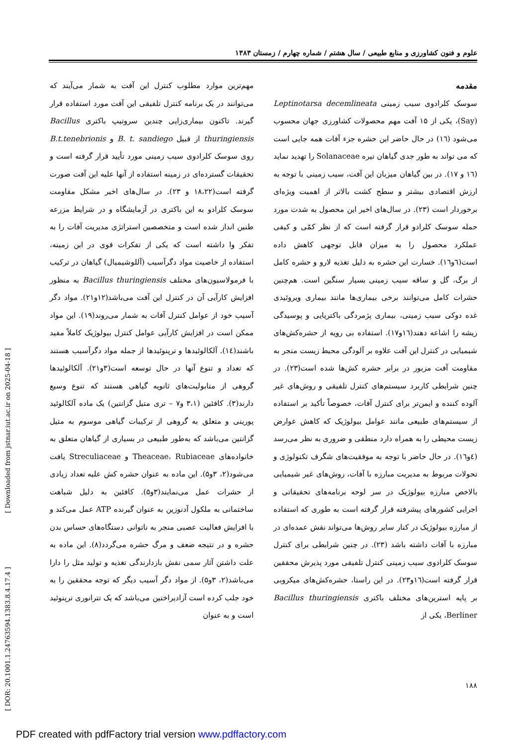علوم و فنون کشاورزی و منابع طبیعی / سال هشتم / شماره چهارم / زمستان ۱۳۸۳
مقدمه
سوسک کلرادوی سیب زمینی Leptinotarsa decemlineata (Say)، یکی از ۱۵ آفت مهم محصولات کشاورزی جهان محسوب می‌شود (۱٦) در حال حاضر این حشره جزء آفات همه جایی است که می تواند به طور جدی گیاهان تیره Solanaceae را تهدید نماید (۱٦ و ۱۷). در بین گیاهان میزبان این آفت، سیب زمینی با توجه به ارزش اقتصادی بیشتر و سطح کشت بالاتر از اهمیت ویژه‌ای برخوردار است (۲۳). در سال‌های اخیر این محصول به شدت مورد حمله سوسک کلرادو قرار گرفته است که از نظر کمّی و کیفی عملکرد محصول را به میزان قابل توجهی کاهش داده است(٦و۱٦). خسارت این حشره به دلیل تغذیه لارو و حشره کامل از برگ، گل و ساقه سیب زمینی بسیار سنگین است. هم‌چنین حشرات کامل می‌توانند برخی بیماری‌ها مانند بیماری ویروئیدی غده دوکی سیب زمینی، بیماری پژمردگی باکتریایی و پوسیدگی ریشه را اشاعه دهند(۱٦و۱۷). استفاده بی رویه از حشره‌کش‌های شیمیایی در کنترل این آفت علاوه بر آلودگی محیط زیست منجر به مقاومت آفت مزبور در برابر حشره کش‌ها شده است(۲۳). در چنین شرایطی کاربرد سیستم‌های کنترل تلفیقی و روش‌های غیر آلوده کننده و ایمن‌تر برای کنترل آفات، خصوصاً تأکید بر استفاده از سیستم‌های طبیعی مانند عوامل بیولوژیک که کاهش عوارض زیست محیطی را به همراه دارد منطقی و ضروری به نظر می‌رسد (٤و۱٦). در حال حاضر با توجه به موفقیت‌های شگرف تکنولوژی و تحولات مربوط به مدیریت مبارزه با آفات، روش‌های غیر شیمیایی بالاخص مبارزه بیولوژیک در سر لوحه برنامه‌های تحقیقاتی و اجرایی کشورهای پیشرفته قرار گرفته است به طوری که استفاده از مبارزه بیولوژیک در کنار سایر روش‌ها می‌تواند نقش عمده‌ای در مبارزه با آفات داشته باشد (۲۳). در چنین شرایطی برای کنترل سوسک کلرادوی سیب زمینی کنترل تلفیقی مورد پذیرش محققین قرار گرفته است(۱٦و۲۳). در این راستا، حشره‌کش‌های میکروبی بر پایه استرین‌های مختلف باکتری Bacillus thuringiensis Berliner، یکی از
مهم‌ترین موارد مطلوب کنترل این آفت به شمار می‌آیند که می‌توانند در یک برنامه کنترل تلفیقی این آفت مورد استفاده قرار گیرند. تاکنون بیماری‌زایی چندین سروتیپ باکتری Bacillus thuringiensis از قبیل B. t. sandiego و B.t.tenebrionis روی سوسک کلرادوی سیب زمینی مورد تأیید قرار گرفته است و تحقیقات گسترده‌ای در زمینه استفاده از آنها علیه این آفت صورت گرفته است(۱۸،۲۲ و ۲۳). در سال‌های اخیر مشکل مقاومت سوسک کلرادو به این باکتری در آزمایشگاه و در شرایط مزرعه طنین انداز شده است و متخصصین استراتژی مدیریت آفات را به تفکر وا داشته است که یکی از تفکرات قوی در این زمینه، استفاده از خاصیت مواد دگرآسیب (آللوشیمیال) گیاهان در ترکیب با فرمولاسیون‌های مختلف Bacillus thuringiensis به منظور افزایش کارآیی آن در کنترل این آفت می‌باشد(۱۲و۲۱). مواد دگر آسیب خود از عوامل کنترل آفات به شمار می‌روند(۱۹). این مواد ممکن است در افزایش کارآیی عوامل کنترل بیولوژیک کاملاً مفید باشند(۱٤). آلکالوئیدها و ترپنوئیدها از جمله مواد دگرآسیب هستند که تعداد و تنوع آنها در حال توسعه است(۳و۲۱). آلکالوئیدها گروهی از متابولیت‌های ثانویه گیاهی هستند که تنوع وسیع دارند(۳). کافئین (۳،۱ و۷ – تری متیل گزانتین) یک ماده آلکالوئید پورینی و متعلق به گروهی از ترکیبات گیاهی موسوم به متیل گزانتین می‌باشد که به‌طور طبیعی در بسیاری از گیاهان متعلق به خانواده‌های Theaceae، Rubiaceae و Streculiaceae یافت می‌شود(۲، ۳و۵). این ماده به عنوان حشره کش علیه تعداد زیادی از حشرات عمل می‌نمایند(۳و۵). کافئین به دلیل شباهت ساختمانی به ملکول آدنوزین به عنوان گیرنده ATP عمل می‌کند و با افزایش فعالیت عصبی منجر به ناتوانی دستگاه‌های حساس بدن حشره و در نتیجه ضعف و مرگ حشره می‌گردد(۸). این ماده به علت داشتن آثار سمی نقش بازدارندگی تغذیه و تولید مثل را دارا می‌باشد(۲، ۳و۵). از مواد دگر آسیب دیگر که توجه محققین را به خود جلب کرده است آزادیراختین می‌باشد که یک تترانوری ترپنوئید است و به عنوان
[ Downloaded from jstnar.iut.ac.ir on 2025-04-18 ]
[ DOR: 20.1001.1.24763594.1383.8.4.17.4 ]
۱۸۸
PDF created with pdfFactory trial version www.pdffactory.com